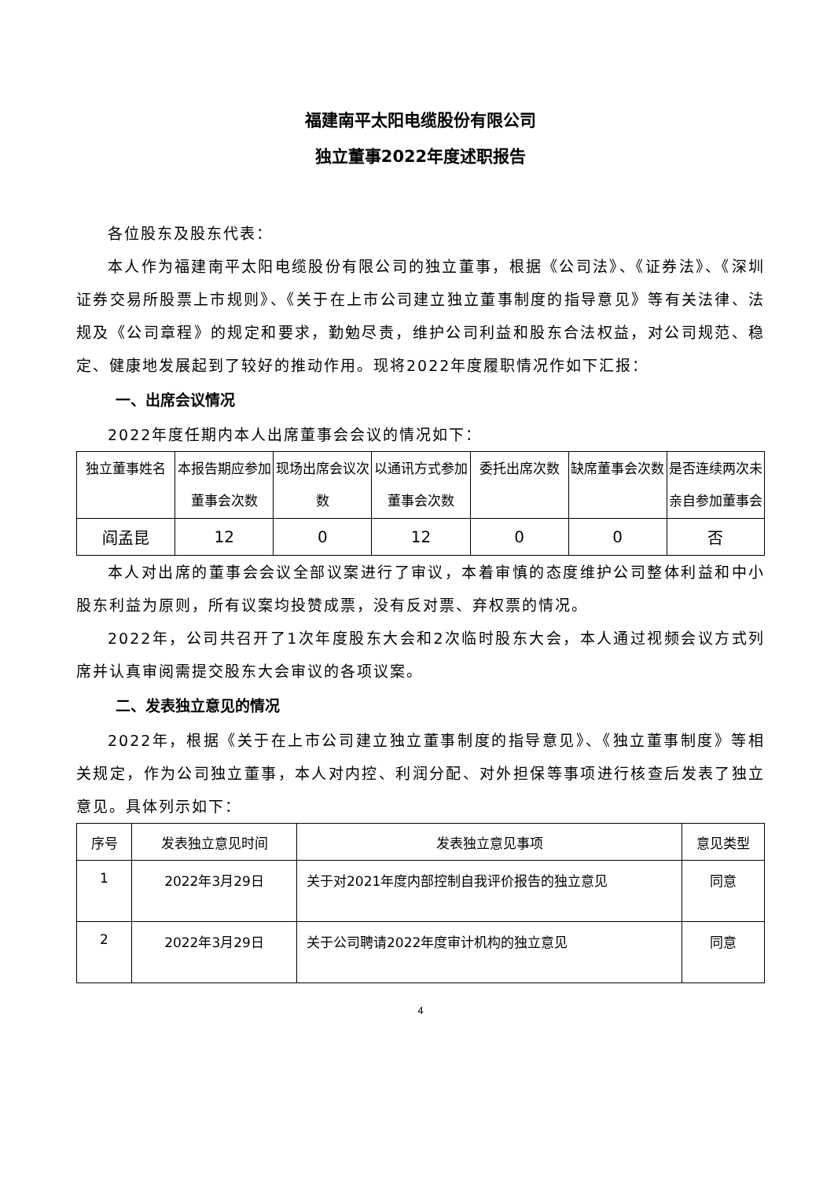福建南平太阳电缆股份有限公司
独立董事2022年度述职报告
各位股东及股东代表：
本人作为福建南平太阳电缆股份有限公司的独立董事，根据《公司法》、《证券法》、《深圳证券交易所股票上市规则》、《关于在上市公司建立独立董事制度的指导意见》等有关法律、法规及《公司章程》的规定和要求，勤勉尽责，维护公司利益和股东合法权益，对公司规范、稳定、健康地发展起到了较好的推动作用。现将2022年度履职情况作如下汇报：
一、出席会议情况
2022年度任期内本人出席董事会会议的情况如下：
| 独立董事姓名 | 本报告期应参加董事会次数 | 现场出席会议次数 | 以通讯方式参加董事会次数 | 委托出席次数 | 缺席董事会次数 | 是否连续两次未亲自参加董事会 |
| --- | --- | --- | --- | --- | --- | --- |
| 阎孟昆 | 12 | 0 | 12 | 0 | 0 | 否 |
本人对出席的董事会会议全部议案进行了审议，本着审慎的态度维护公司整体利益和中小股东利益为原则，所有议案均投赞成票，没有反对票、弃权票的情况。
2022年，公司共召开了1次年度股东大会和2次临时股东大会，本人通过视频会议方式列席并认真审阅需提交股东大会审议的各项议案。
二、发表独立意见的情况
2022年，根据《关于在上市公司建立独立董事制度的指导意见》、《独立董事制度》等相关规定，作为公司独立董事，本人对内控、利润分配、对外担保等事项进行核查后发表了独立意见。具体列示如下：
| 序号 | 发表独立意见时间 | 发表独立意见事项 | 意见类型 |
| --- | --- | --- | --- |
| 1 | 2022年3月29日 | 关于对2021年度内部控制自我评价报告的独立意见 | 同意 |
| 2 | 2022年3月29日 | 关于公司聘请2022年度审计机构的独立意见 | 同意 |
4